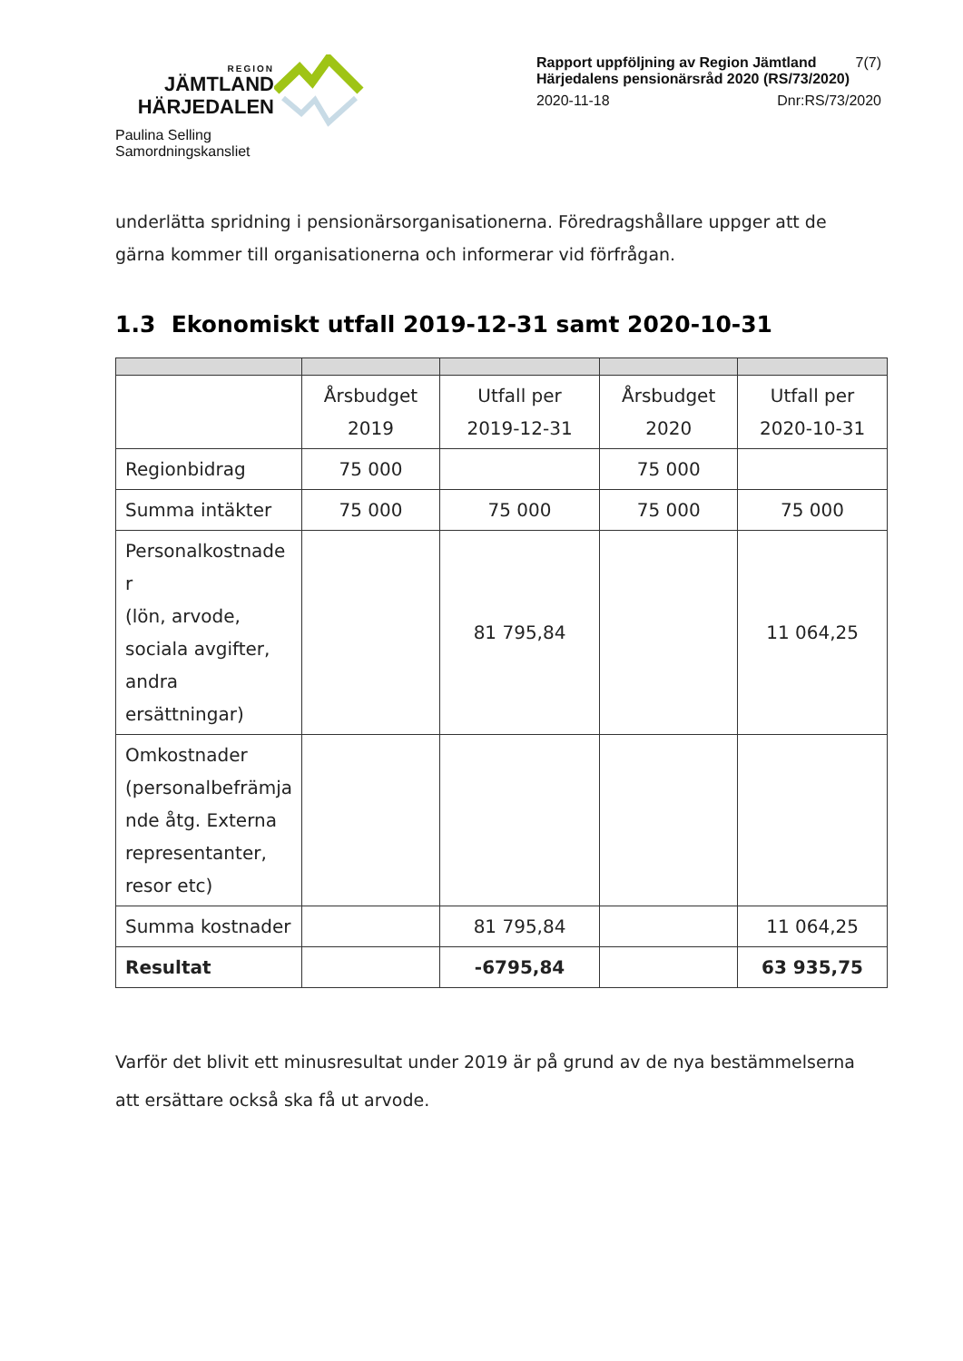REGION
JÄMTLAND
HÄRJEDALEN
Paulina Selling
Samordningskansliet
Rapport uppföljning av Region Jämtland Härjedalens pensionärsråd 2020 (RS/73/2020) 7(7)
2020-11-18 Dnr:RS/73/2020
underlätta spridning i pensionärsorganisationerna. Föredragshållare uppger att de gärna kommer till organisationerna och informerar vid förfrågan.
1.3 Ekonomiskt utfall 2019-12-31 samt 2020-10-31
| | Årsbudget 2019 | Utfall per 2019-12-31 | Årsbudget 2020 | Utfall per 2020-10-31 |
| Regionbidrag | 75 000 | | 75 000 | |
| Summa intäkter | 75 000 | 75 000 | 75 000 | 75 000 |
| Personalkostnade r (lön, arvode, sociala avgifter, andra ersättningar) | | 81 795,84 | | 11 064,25 |
| Omkostnader (personalbefrämja nde åtg. Externa representanter, resor etc) | | | | |
| Summa kostnader | | 81 795,84 | | 11 064,25 |
| Resultat | | -6795,84 | | 63 935,75 |
Varför det blivit ett minusresultat under 2019 är på grund av de nya bestämmelserna att ersättare också ska få ut arvode.